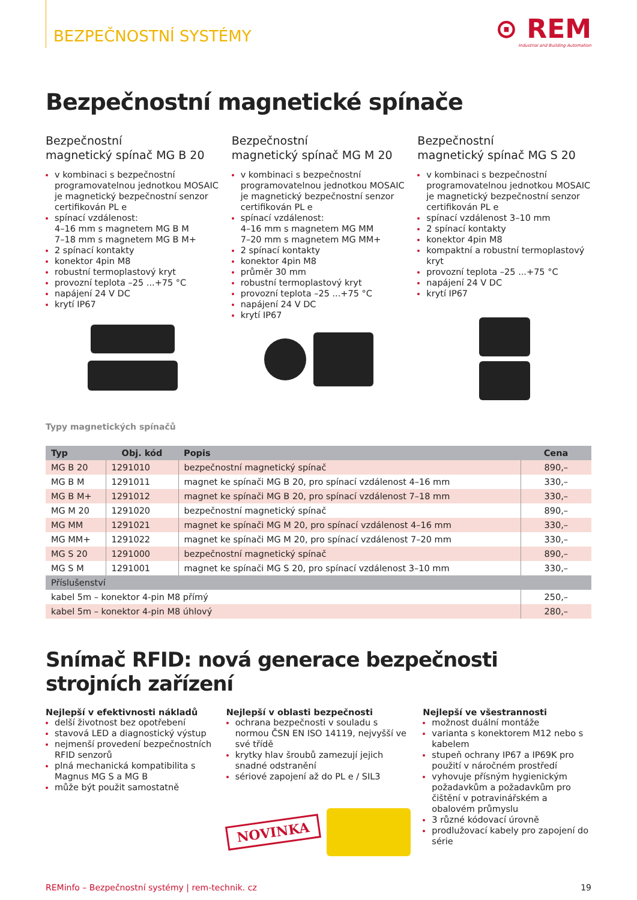BEZPEČNOSTNÍ SYSTÉMY
⊙ REM
Industrial and Building Automation
Bezpečnostní magnetické spínače
Bezpečnostní
magnetický spínač MG B 20
v kombinaci s bezpečnostní programovatelnou jednotkou MOSAIC je magnetický bezpečnostní senzor certifikován PL e
spínací vzdálenost:
4–16 mm s magnetem MG B M
7–18 mm s magnetem MG B M+
2 spínací kontakty
konektor 4pin M8
robustní termoplastový kryt
provozní teplota –25 ...+75 °C
napájení 24 V DC
krytí IP67
Bezpečnostní
magnetický spínač MG M 20
v kombinaci s bezpečnostní programovatelnou jednotkou MOSAIC je magnetický bezpečnostní senzor certifikován PL e
spínací vzdálenost:
4–16 mm s magnetem MG MM
7–20 mm s magnetem MG MM+
2 spínací kontakty
konektor 4pin M8
průměr 30 mm
robustní termoplastový kryt
provozní teplota –25 ...+75 °C
napájení 24 V DC
krytí IP67
Bezpečnostní
magnetický spínač MG S 20
v kombinaci s bezpečnostní programovatelnou jednotkou MOSAIC je magnetický bezpečnostní senzor certifikován PL e
spínací vzdálenost 3–10 mm
2 spínací kontakty
konektor 4pin M8
kompaktní a robustní termoplastový kryt
provozní teplota –25 ...+75 °C
napájení 24 V DC
krytí IP67
Typy magnetických spínačů
| Typ | Obj. kód | Popis | Cena |
| --- | --- | --- | --- |
| MG B 20 | 1291010 | bezpečnostní magnetický spínač | 890,– |
| MG B M | 1291011 | magnet ke spínači MG B 20, pro spínací vzdálenost 4–16 mm | 330,– |
| MG B M+ | 1291012 | magnet ke spínači MG B 20, pro spínací vzdálenost 7–18 mm | 330,– |
| MG M 20 | 1291020 | bezpečnostní magnetický spínač | 890,– |
| MG MM | 1291021 | magnet ke spínači MG M 20, pro spínací vzdálenost 4–16 mm | 330,– |
| MG MM+ | 1291022 | magnet ke spínači MG M 20, pro spínací vzdálenost 7–20 mm | 330,– |
| MG S 20 | 1291000 | bezpečnostní magnetický spínač | 890,– |
| MG S M | 1291001 | magnet ke spínači MG S 20, pro spínací vzdálenost 3–10 mm | 330,– |
| Příslušenství | | | |
| kabel 5m – konektor 4-pin M8 přímý | | | 250,– |
| kabel 5m – konektor 4-pin M8 úhlový | | | 280,– |
Snímač RFID: nová generace bezpečnosti strojních zařízení
Nejlepší v efektivnosti nákladů
delší životnost bez opotřebení
stavová LED a diagnostický výstup
nejmenší provedení bezpečnostních RFID senzorů
plná mechanická kompatibilita s Magnus MG S a MG B
může být použit samostatně
Nejlepší v oblasti bezpečnosti
ochrana bezpečnosti v souladu s normou ČSN EN ISO 14119, nejvyšší ve své třídě
krytky hlav šroubů zamezují jejich snadné odstranění
sériové zapojení až do PL e / SIL3
NOVINKA
Nejlepší ve všestrannosti
možnost duální montáže
varianta s konektorem M12 nebo s kabelem
stupeň ochrany IP67 a IP69K pro použití v náročném prostředí
vyhovuje přísným hygienickým požadavkům a požadavkům pro čištění v potravinářském a obalovém průmyslu
3 různé kódovací úrovně
prodlužovací kabely pro zapojení do série
REMinfo – Bezpečnostní systémy | rem-technik. cz 19